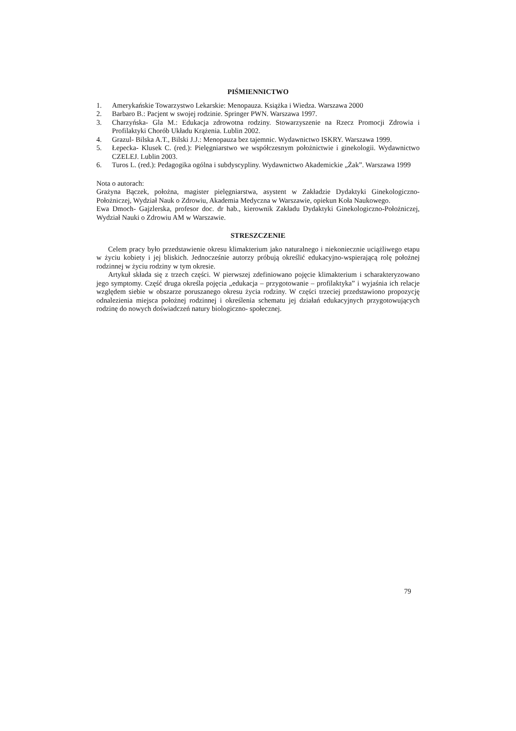PIŚMIENNICTWO
1. Amerykańskie Towarzystwo Lekarskie: Menopauza. Książka i Wiedza. Warszawa 2000
2. Barbaro B.: Pacjent w swojej rodzinie. Springer PWN. Warszawa 1997.
3. Charzyńska- Gla M.: Edukacja zdrowotna rodziny. Stowarzyszenie na Rzecz Promocji Zdrowia i Profilaktyki Chorób Układu Krążenia. Lublin 2002.
4. Grazul- Bilska A.T., Bilski J.J.: Menopauza bez tajemnic. Wydawnictwo ISKRY. Warszawa 1999.
5. Łepecka- Klusek C. (red.): Pielęgniarstwo we współczesnym położnictwie i ginekologii. Wydawnictwo CZELEJ. Lublin 2003.
6. Turos L. (red.): Pedagogika ogólna i subdyscypliny. Wydawnictwo Akademickie „Żak”. Warszawa 1999
Nota o autorach:
Grażyna Bączek, położna, magister pielęgniarstwa, asystent w Zakładzie Dydaktyki Ginekologiczno-Położniczej, Wydział Nauk o Zdrowiu, Akademia Medyczna w Warszawie, opiekun Koła Naukowego.
Ewa Dmoch- Gajzlerska, profesor doc. dr hab., kierownik Zakładu Dydaktyki Ginekologiczno-Położniczej, Wydział Nauki o Zdrowiu AM w Warszawie.
STRESZCZENIE
Celem pracy było przedstawienie okresu klimakterium jako naturalnego i niekoniecznie uciążliwego etapu w życiu kobiety i jej bliskich. Jednocześnie autorzy próbują określić edukacyjno-wspierającą rolę położnej rodzinnej w życiu rodziny w tym okresie.
Artykuł składa się z trzech części. W pierwszej zdefiniowano pojęcie klimakterium i scharakteryzowano jego symptomy. Część druga określa pojęcia „edukacja – przygotowanie – profilaktyka” i wyjaśnia ich relacje względem siebie w obszarze poruszanego okresu życia rodziny. W części trzeciej przedstawiono propozycję odnalezienia miejsca położnej rodzinnej i określenia schematu jej działań edukacyjnych przygotowujących rodzinę do nowych doświadczeń natury biologiczno- społecznej.
79